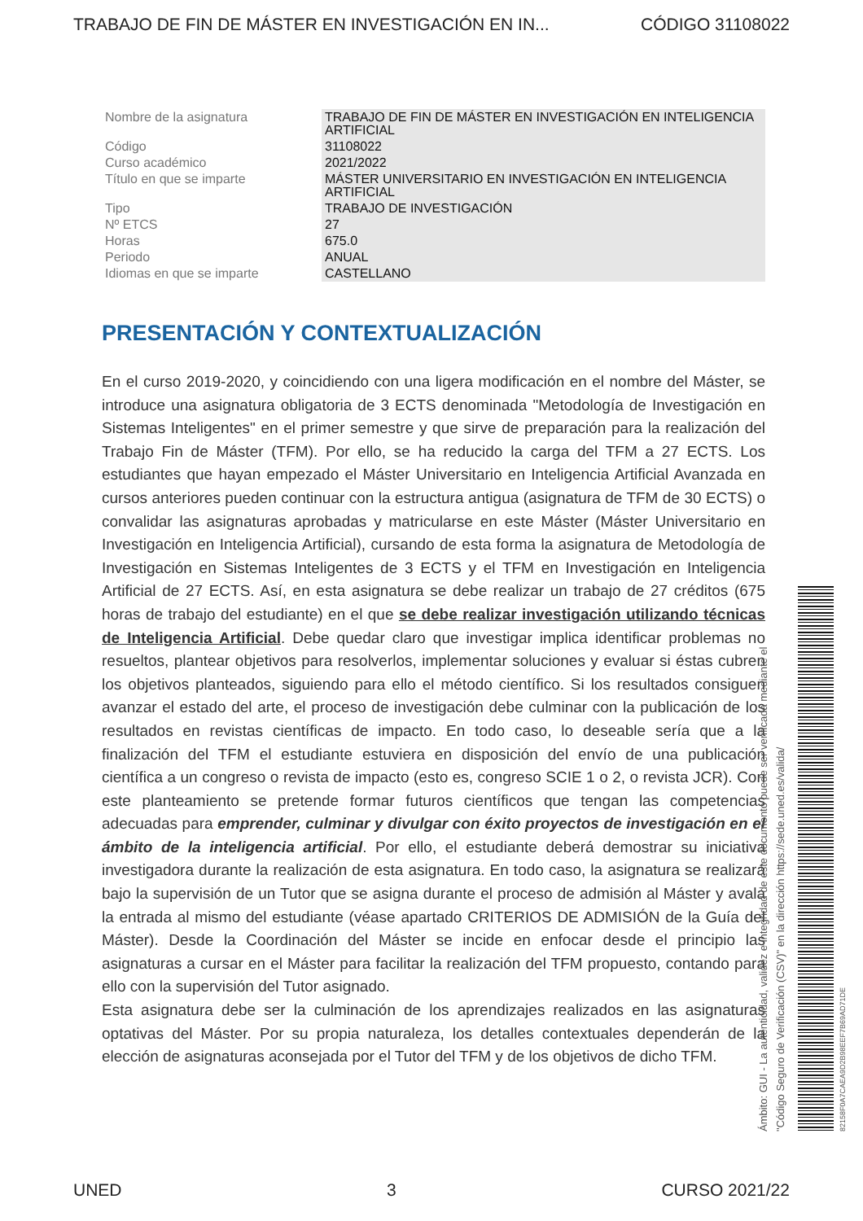TRABAJO DE FIN DE MÁSTER EN INVESTIGACIÓN EN IN... CÓDIGO 31108022
| Nombre de la asignatura | TRABAJO DE FIN DE MÁSTER EN INVESTIGACIÓN EN INTELIGENCIA ARTIFICIAL |
| Código | 31108022 |
| Curso académico | 2021/2022 |
| Título en que se imparte | MÁSTER UNIVERSITARIO EN INVESTIGACIÓN EN INTELIGENCIA ARTIFICIAL |
| Tipo | TRABAJO DE INVESTIGACIÓN |
| Nº ETCS | 27 |
| Horas | 675.0 |
| Periodo | ANUAL |
| Idiomas en que se imparte | CASTELLANO |
PRESENTACIÓN Y CONTEXTUALIZACIÓN
En el curso 2019-2020, y coincidiendo con una ligera modificación en el nombre del Máster, se introduce una asignatura obligatoria de 3 ECTS denominada "Metodología de Investigación en Sistemas Inteligentes" en el primer semestre y que sirve de preparación para la realización del Trabajo Fin de Máster (TFM). Por ello, se ha reducido la carga del TFM a 27 ECTS. Los estudiantes que hayan empezado el Máster Universitario en Inteligencia Artificial Avanzada en cursos anteriores pueden continuar con la estructura antigua (asignatura de TFM de 30 ECTS) o convalidar las asignaturas aprobadas y matricularse en este Máster (Máster Universitario en Investigación en Inteligencia Artificial), cursando de esta forma la asignatura de Metodología de Investigación en Sistemas Inteligentes de 3 ECTS y el TFM en Investigación en Inteligencia Artificial de 27 ECTS. Así, en esta asignatura se debe realizar un trabajo de 27 créditos (675 horas de trabajo del estudiante) en el que se debe realizar investigación utilizando técnicas de Inteligencia Artificial. Debe quedar claro que investigar implica identificar problemas no resueltos, plantear objetivos para resolverlos, implementar soluciones y evaluar si éstas cubren los objetivos planteados, siguiendo para ello el método científico. Si los resultados consiguen avanzar el estado del arte, el proceso de investigación debe culminar con la publicación de los resultados en revistas científicas de impacto. En todo caso, lo deseable sería que a la finalización del TFM el estudiante estuviera en disposición del envío de una publicación científica a un congreso o revista de impacto (esto es, congreso SCIE 1 o 2, o revista JCR). Con este planteamiento se pretende formar futuros científicos que tengan las competencias adecuadas para emprender, culminar y divulgar con éxito proyectos de investigación en el ámbito de la inteligencia artificial. Por ello, el estudiante deberá demostrar su iniciativa investigadora durante la realización de esta asignatura. En todo caso, la asignatura se realizará bajo la supervisión de un Tutor que se asigna durante el proceso de admisión al Máster y avala la entrada al mismo del estudiante (véase apartado CRITERIOS DE ADMISIÓN de la Guía del Máster). Desde la Coordinación del Máster se incide en enfocar desde el principio las asignaturas a cursar en el Máster para facilitar la realización del TFM propuesto, contando para ello con la supervisión del Tutor asignado.
Esta asignatura debe ser la culminación de los aprendizajes realizados en las asignaturas optativas del Máster. Por su propia naturaleza, los detalles contextuales dependerán de la elección de asignaturas aconsejada por el Tutor del TFM y de los objetivos de dicho TFM.
Ámbito: GUI - La autenticidad, validez e integridad de este documento puede ser verificada mediante el
"Código Seguro de Verificación (CSV)" en la dirección https://sede.uned.es/valida/
82158F0A7CAEA9D2B98EEF7B69AD71DE
UNED 3 CURSO 2021/22